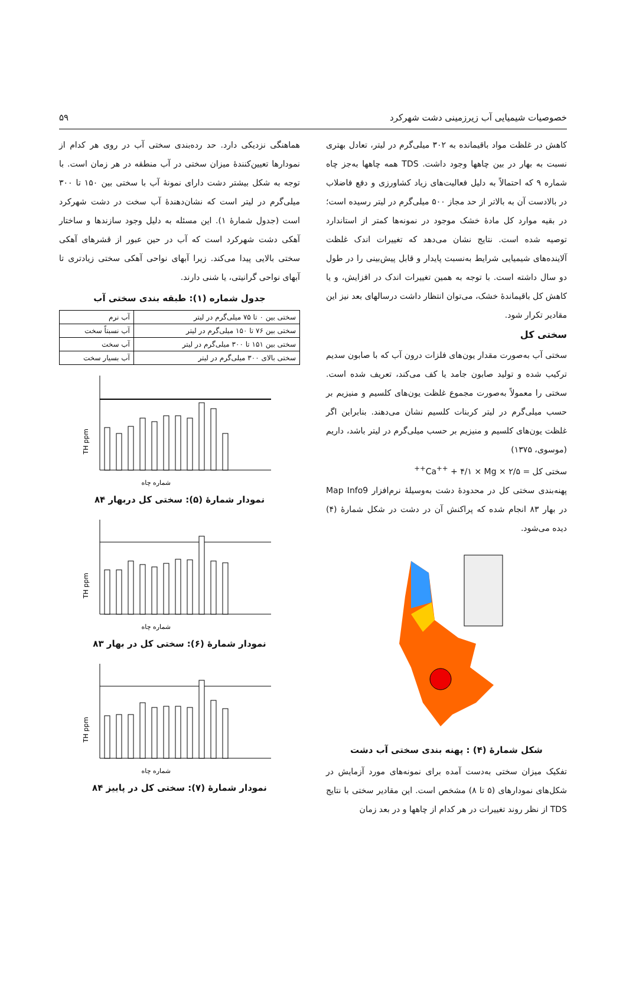خصوصیات شیمیایی آب زیرزمینی دشت شهرکرد ۵۹
کاهش در غلظت مواد باقیمانده به ۳۰۲ میلی‌گرم در لیتر، تعادل بهتری نسبت به بهار در بین چاهها وجود داشت. TDS همه چاهها به‌جز چاه شماره ۹ که احتمالاً به دلیل فعالیت‌های زیاد کشاورزی و دفع فاضلاب در بالادست آن به بالاتر از حد مجاز ۵۰۰ میلی‌گرم در لیتر رسیده است؛ در بقیه موارد کل مادهٔ خشک موجود در نمونه‌ها کمتر از استاندارد توصیه شده است. نتایج نشان می‌دهد که تغییرات اندک غلظت آلاینده‌های شیمیایی شرایط به‌نسبت پایدار و قابل پیش‌بینی را در طول دو سال داشته است. با توجه به همین تغییرات اندک در افزایش، و یا کاهش کل باقیماندهٔ خشک، می‌توان انتظار داشت درسالهای بعد نیز این مقادیر تکرار شود.
سختی کل
سختی آب به‌صورت مقدار یون‌های فلزات درون آب که با صابون سدیم ترکیب شده و تولید صابون جامد یا کف می‌کند، تعریف شده است. سختی را معمولاً به‌صورت مجموع غلظت یون‌های کلسیم و منیزیم بر حسب میلی‌گرم در لیتر کربنات کلسیم نشان می‌دهند. بنابراین اگر غلظت یون‌های کلسیم و منیزیم بر حسب میلی‌گرم در لیتر باشد، داریم (موسوی، ۱۳۷۵)
سختی کل = ۲/۵ × Ca<sup>++</sup> + ۴/۱ × Mg<sup>++</sup>
پهنه‌بندی سختی کل در محدودهٔ دشت به‌وسیلهٔ نرم‌افزار Map Info9 در بهار ۸۳ انجام شده که پراکنش آن در دشت در شکل شمارهٔ (۴) دیده می‌شود.
شکل شمارهٔ (۴) : پهنه بندی سختی آب دشت
تفکیک میزان سختی به‌دست آمده برای نمونه‌های مورد آزمایش در شکل‌های نمودارهای (۵ تا ۸) مشخص است. این مقادیر سختی با نتایج TDS از نظر روند تغییرات در هر کدام از چاهها و در بعد زمان
هماهنگی نزدیکی دارد. حد رده‌بندی سختی آب در روی هر کدام از نمودارها تعیین‌کنندهٔ میزان سختی در آب منطقه در هر زمان است. با توجه به شکل بیشتر دشت دارای نمونهٔ آب با سختی بین ۱۵۰ تا ۳۰۰ میلی‌گرم در لیتر است که نشان‌دهندهٔ آب سخت در دشت شهرکرد است (جدول شمارهٔ ۱). این مسئله به دلیل وجود سازندها و ساختار آهکی دشت شهرکرد است که آب در حین عبور از قشرهای آهکی سختی بالایی پیدا می‌کند. زیرا آبهای نواحی آهکی سختی زیادتری تا آبهای نواحی گرانیتی، یا شنی دارند.
جدول شماره (۱): طبقه بندی سختی آب
| سختی بین ۰ تا ۷۵ میلی‌گرم در لیتر | آب نرم |
| سختی بین ۷۶ تا ۱۵۰ میلی‌گرم در لیتر | آب نسبتاً سخت |
| سختی بین ۱۵۱ تا ۳۰۰ میلی‌گرم در لیتر | آب سخت |
| سختی بالای ۳۰۰ میلی‌گرم در لیتر | آب بسیار سخت |
TH ppm
شماره چاه
نمودار شمارهٔ (۵): سختی کل دربهار ۸۴
TH ppm
شماره چاه
نمودار شمارهٔ (۶): سختی کل در بهار ۸۳
TH ppm
شماره چاه
نمودار شمارهٔ (۷): سختی کل در پاییز ۸۴